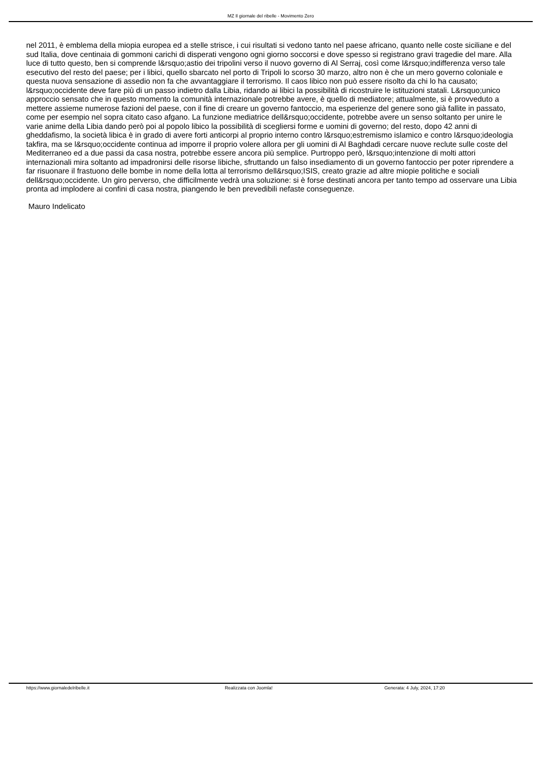MZ Il giornale del ribelle - Movimento Zero
nel 2011, è emblema della miopia europea ed a stelle strisce, i cui risultati si vedono tanto nel paese africano, quanto nelle coste siciliane e del sud Italia, dove centinaia di gommoni carichi di disperati vengono ogni giorno soccorsi e dove spesso si registrano gravi tragedie del mare. Alla luce di tutto questo, ben si comprende l&rsquo;astio dei tripolini verso il nuovo governo di Al Serraj, così come l&rsquo;indifferenza verso tale esecutivo del resto del paese; per i libici, quello sbarcato nel porto di Tripoli lo scorso 30 marzo, altro non è che un mero governo coloniale e questa nuova sensazione di assedio non fa che avvantaggiare il terrorismo. Il caos libico non può essere risolto da chi lo ha causato; l&rsquo;occidente deve fare più di un passo indietro dalla Libia, ridando ai libici la possibilità di ricostruire le istituzioni statali. L&rsquo;unico approccio sensato che in questo momento la comunità internazionale potrebbe avere, è quello di mediatore; attualmente, si è provveduto a mettere assieme numerose fazioni del paese, con il fine di creare un governo fantoccio, ma esperienze del genere sono già fallite in passato, come per esempio nel sopra citato caso afgano. La funzione mediatrice dell&rsquo;occidente, potrebbe avere un senso soltanto per unire le varie anime della Libia dando però poi al popolo libico la possibilità di scegliersi forme e uomini di governo; del resto, dopo 42 anni di gheddafismo, la società libica è in grado di avere forti anticorpi al proprio interno contro l&rsquo;estremismo islamico e contro l&rsquo;ideologia takfira, ma se l&rsquo;occidente continua ad imporre il proprio volere allora per gli uomini di Al Baghdadi cercare nuove reclute sulle coste del Mediterraneo ed a due passi da casa nostra, potrebbe essere ancora più semplice. Purtroppo però, l&rsquo;intenzione di molti attori internazionali mira soltanto ad impadronirsi delle risorse libiche, sfruttando un falso insediamento di un governo fantoccio per poter riprendere a far risuonare il frastuono delle bombe in nome della lotta al terrorismo dell&rsquo;ISIS, creato grazie ad altre miopie politiche e sociali dell&rsquo;occidente. Un giro perverso, che difficilmente vedrà una soluzione: si è forse destinati ancora per tanto tempo ad osservare una Libia pronta ad implodere ai confini di casa nostra, piangendo le ben prevedibili nefaste conseguenze.
Mauro Indelicato
https://www.giornaledelribelle.it Realizzata con Joomla! Generata: 4 July, 2024, 17:20